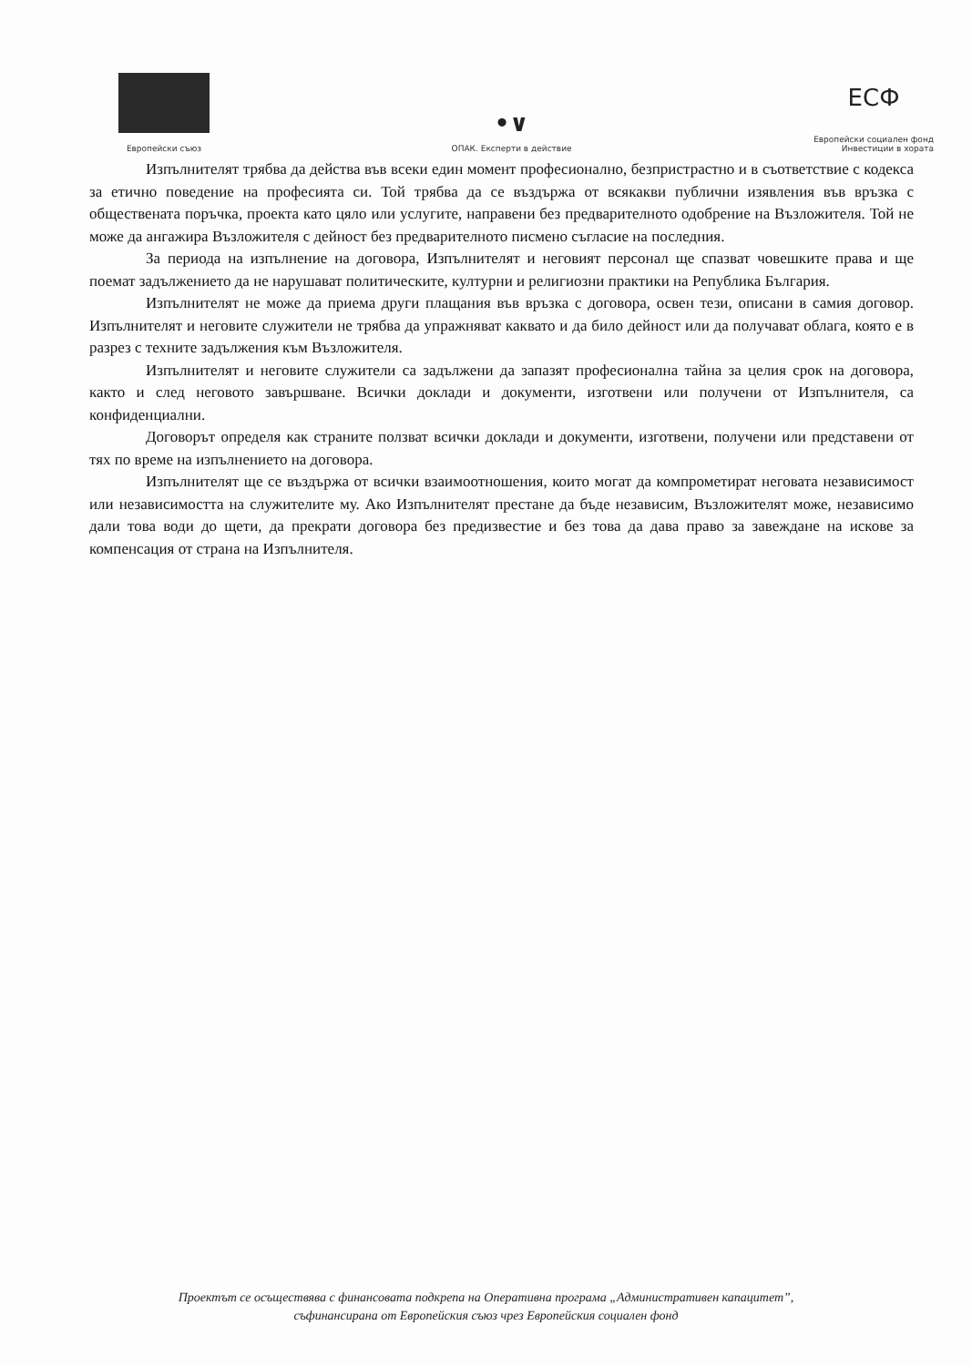Европейски съюз
•∨
ОПАК. Експерти в действие
ЕСФ
Европейски социален фонд
Инвестиции в хората
Изпълнителят трябва да действа във всеки един момент професионално, безпристрастно и в съответствие с кодекса за етично поведение на професията си. Той трябва да се въздържа от всякакви публични изявления във връзка с обществената поръчка, проекта като цяло или услугите, направени без предварителното одобрение на Възложителя. Той не може да ангажира Възложителя с дейност без предварителното писмено съгласие на последния.
За периода на изпълнение на договора, Изпълнителят и неговият персонал ще спазват човешките права и ще поемат задължението да не нарушават политическите, културни и религиозни практики на Република България.
Изпълнителят не може да приема други плащания във връзка с договора, освен тези, описани в самия договор. Изпълнителят и неговите служители не трябва да упражняват каквато и да било дейност или да получават облага, която е в разрез с техните задължения към Възложителя.
Изпълнителят и неговите служители са задължени да запазят професионална тайна за целия срок на договора, както и след неговото завършване. Всички доклади и документи, изготвени или получени от Изпълнителя, са конфиденциални.
Договорът определя как страните ползват всички доклади и документи, изготвени, получени или представени от тях по време на изпълнението на договора.
Изпълнителят ще се въздържа от всички взаимоотношения, които могат да компрометират неговата независимост или независимостта на служителите му. Ако Изпълнителят престане да бъде независим, Възложителят може, независимо дали това води до щети, да прекрати договора без предизвестие и без това да дава право за завеждане на искове за компенсация от страна на Изпълнителя.
Проектът се осъществява с финансовата подкрепа на Оперативна програма „Административен капацитет”,
съфинансирана от Европейския съюз чрез Европейския социален фонд